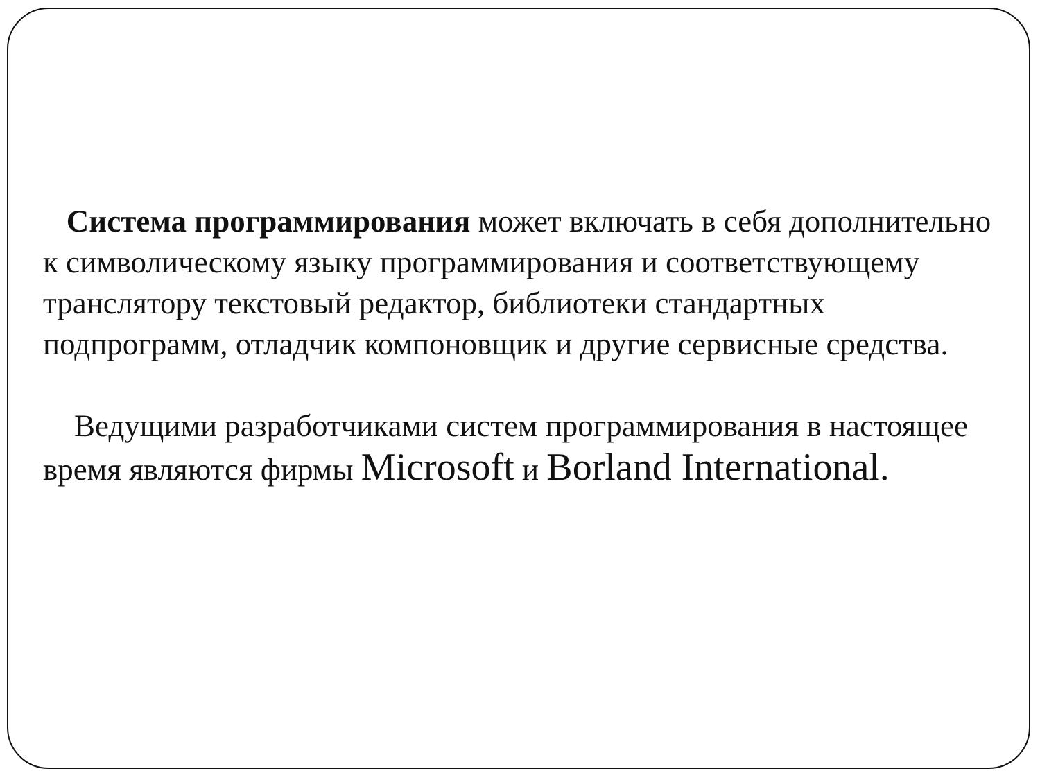Система программирования может включать в себя дополнительно к символическому языку программирования и соответствующему транслятору текстовый редактор, библиотеки стандартных подпрограмм, отладчик компоновщик и другие сервисные средства.
Ведущими разработчиками систем программирования в настоящее время являются фирмы Microsoft и Borland International.